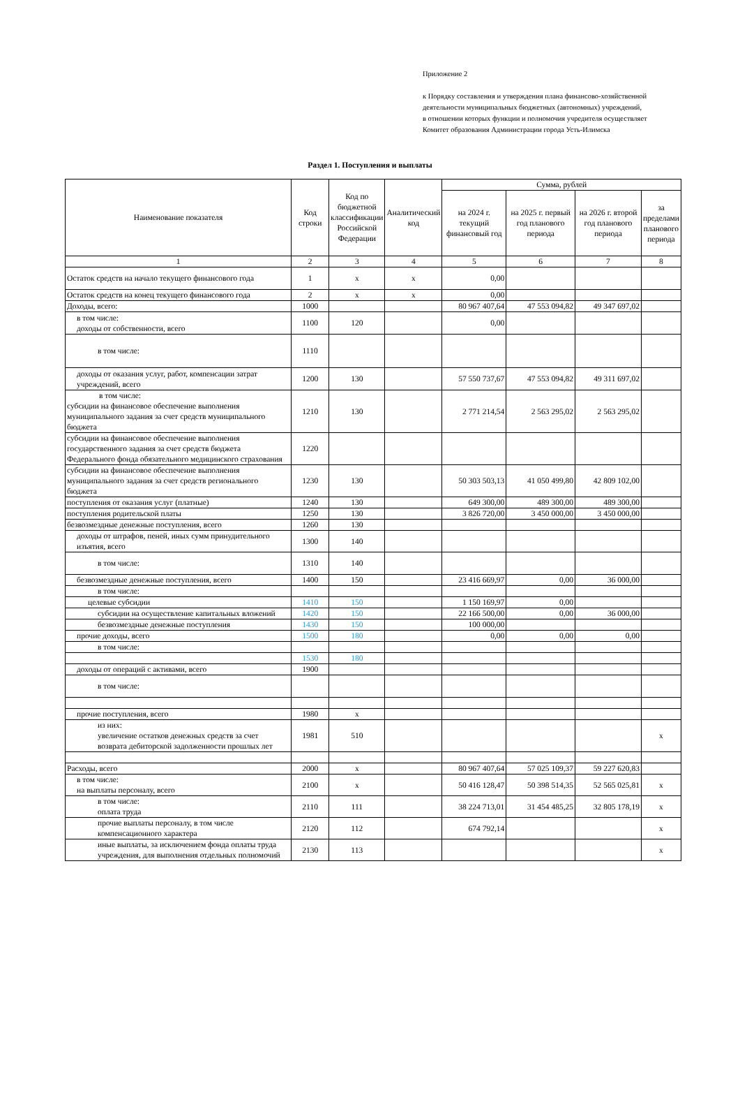Приложение 2
к Порядку составления и утверждения плана финансово-хозяйственной
деятельности муниципальных бюджетных (автономных) учреждений,
в отношении которых функции и полномочия учредителя осуществляет
Комитет образования Администрации города Усть-Илимска
Раздел 1. Поступления и выплаты
| Наименование показателя | Код строки | Код по бюджетной классификации Российской Федерации | Аналитический код | Сумма, рублей | | | |
| --- | --- | --- | --- | --- | --- | --- | --- |
| | | | | на 2024 г. текущий финансовый год | на 2025 г. первый год планового периода | на 2026 г. второй год планового периода | за пределами планового периода |
| 1 | 2 | 3 | 4 | 5 | 6 | 7 | 8 |
| Остаток средств на начало текущего финансового года | 1 | x | x | 0,00 | | | |
| Остаток средств на конец текущего финансового года | 2 | x | x | 0,00 | | | |
| Доходы, всего: | 1000 | | | 80 967 407,64 | 47 553 094,82 | 49 347 697,02 | |
| в том числе: доходы от собственности, всего | 1100 | 120 | | 0,00 | | | |
| в том числе: | 1110 | | | | | | |
| доходы от оказания услуг, работ, компенсации затрат учреждений, всего | 1200 | 130 | | 57 550 737,67 | 47 553 094,82 | 49 311 697,02 | |
| в том числе: субсидии на финансовое обеспечение выполнения муниципального задания за счет средств муниципального бюджета | 1210 | 130 | | 2 771 214,54 | 2 563 295,02 | 2 563 295,02 | |
| субсидии на финансовое обеспечение выполнения государственного задания за счет средств бюджета Федерального фонда обязательного медицинского страхования | 1220 | | | | | | |
| субсидии на финансовое обеспечение выполнения муниципального задания за счет средств регионального бюджета | 1230 | 130 | | 50 303 503,13 | 41 050 499,80 | 42 809 102,00 | |
| поступления от оказания услуг (платные) | 1240 | 130 | | 649 300,00 | 489 300,00 | 489 300,00 | |
| поступления родительской платы | 1250 | 130 | | 3 826 720,00 | 3 450 000,00 | 3 450 000,00 | |
| безвозмездные денежные поступления, всего | 1260 | 130 | | | | | |
| доходы от штрафов, пеней, иных сумм принудительного изъятия, всего | 1300 | 140 | | | | | |
| в том числе: | 1310 | 140 | | | | | |
| безвозмездные денежные поступления, всего | 1400 | 150 | | 23 416 669,97 | 0,00 | 36 000,00 | |
| в том числе: | | | | | | | |
| целевые субсидии | 1410 | 150 | | 1 150 169,97 | 0,00 | | |
| субсидии на осуществление капитальных вложений | 1420 | 150 | | 22 166 500,00 | 0,00 | 36 000,00 | |
| безвозмездные денежные поступления | 1430 | 150 | | 100 000,00 | | | |
| прочие доходы, всего | 1500 | 180 | | 0,00 | 0,00 | 0,00 | |
| в том числе: | | | | | | | |
| | 1530 | 180 | | | | | |
| доходы от операций с активами, всего | 1900 | | | | | | |
| в том числе: | | | | | | | |
| прочие поступления, всего | 1980 | x | | | | | |
| из них: увеличение остатков денежных средств за счет возврата дебиторской задолженности прошлых лет | 1981 | 510 | | | | | x |
| Расходы, всего | 2000 | x | | 80 967 407,64 | 57 025 109,37 | 59 227 620,83 | |
| в том числе: на выплаты персоналу, всего | 2100 | x | | 50 416 128,47 | 50 398 514,35 | 52 565 025,81 | x |
| в том числе: оплата труда | 2110 | 111 | | 38 224 713,01 | 31 454 485,25 | 32 805 178,19 | x |
| прочие выплаты персоналу, в том числе компенсационного характера | 2120 | 112 | | 674 792,14 | | | x |
| иные выплаты, за исключением фонда оплаты труда учреждения, для выполнения отдельных полномочий | 2130 | 113 | | | | | x |